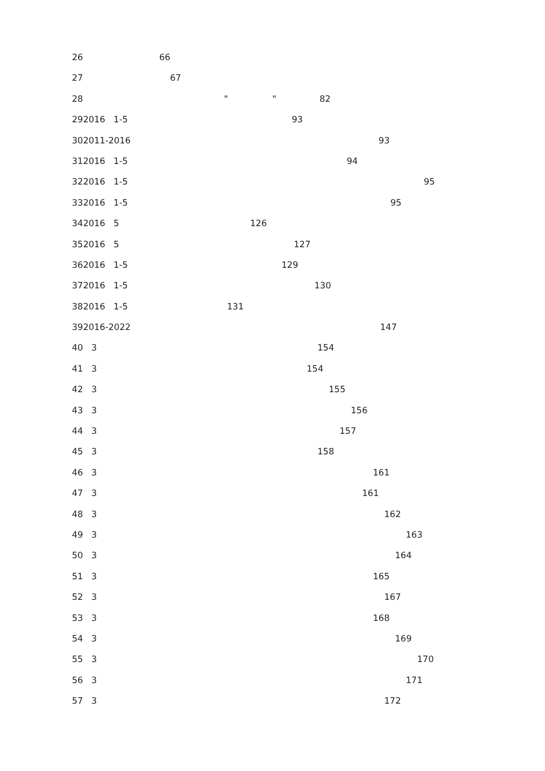26 66
27 67
28 " " 82
292016 1-5 93
302011-2016 93
312016 1-5 94
322016 1-5 95
332016 1-5 95
342016 5 126
352016 5 127
362016 1-5 129
372016 1-5 130
382016 1-5 131
392016-2022 147
40 3 154
41 3 154
42 3 155
43 3 156
44 3 157
45 3 158
46 3 161
47 3 161
48 3 162
49 3 163
50 3 164
51 3 165
52 3 167
53 3 168
54 3 169
55 3 170
56 3 171
57 3 172